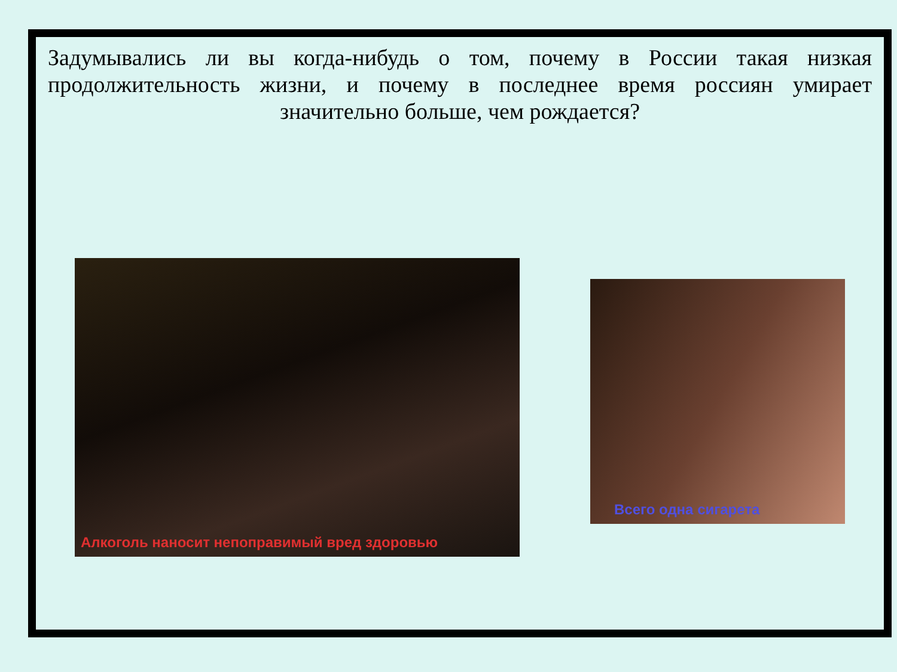Задумывались ли вы когда-нибудь о том, почему в России такая низкая продолжительность жизни, и почему в последнее время россиян умирает значительно больше, чем рождается?
Алкоголь наносит непоправимый вред здоровью
Всего одна сигарета